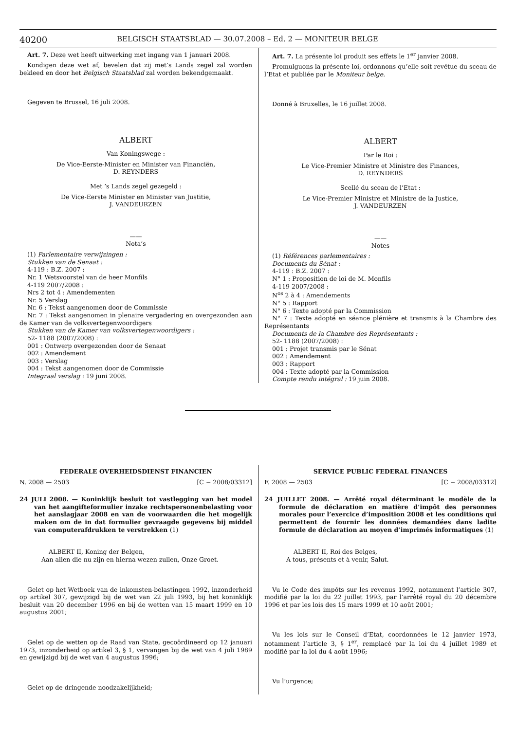40200 BELGISCH STAATSBLAD — 30.07.2008 – Ed. 2 — MONITEUR BELGE
Art. 7. Deze wet heeft uitwerking met ingang van 1 januari 2008.
Kondigen deze wet af, bevelen dat zij met’s Lands zegel zal worden bekleed en door het Belgisch Staatsblad zal worden bekendgemaakt.
Gegeven te Brussel, 16 juli 2008.
ALBERT
Van Koningswege :
De Vice-Eerste-Minister en Minister van Financiën,
D. REYNDERS
Met ’s Lands zegel gezegeld :
De Vice-Eerste Minister en Minister van Justitie,
J. VANDEURZEN
——
Nota’s
(1) Parlementaire verwijzingen :
Stukken van de Senaat :
4-119 : B.Z. 2007 :
Nr. 1 Wetsvoorstel van de heer Monfils
4-119 2007/2008 :
Nrs 2 tot 4 : Amendementen
Nr. 5 Verslag
Nr. 6 : Tekst aangenomen door de Commissie
Nr. 7 : Tekst aangenomen in plenaire vergadering en overgezonden aan de Kamer van de volksvertegenwoordigers
Stukken van de Kamer van volksvertegenwoordigers :
52- 1188 (2007/2008) :
001 : Ontwerp overgezonden door de Senaat
002 : Amendement
003 : Verslag
004 : Tekst aangenomen door de Commissie
Integraal verslag : 19 juni 2008.
Art. 7. La présente loi produit ses effets le 1<sup>er</sup> janvier 2008.
Promulguons la présente loi, ordonnons qu’elle soit revêtue du sceau de l’Etat et publiée par le Moniteur belge.
Donné à Bruxelles, le 16 juillet 2008.
ALBERT
Par le Roi :
Le Vice-Premier Ministre et Ministre des Finances,
D. REYNDERS
Scellé du sceau de l’Etat :
Le Vice-Premier Ministre et Ministre de la Justice,
J. VANDEURZEN
——
Notes
(1) Références parlementaires :
Documents du Sénat :
4-119 : B.Z. 2007 :
N° 1 : Proposition de loi de M. Monfils
4-119 2007/2008 :
N<sup>os</sup> 2 à 4 : Amendements
N° 5 : Rapport
N° 6 : Texte adopté par la Commission
N° 7 : Texte adopté en séance plénière et transmis à la Chambre des Représentants
Documents de la Chambre des Représentants :
52- 1188 (2007/2008) :
001 : Projet transmis par le Sénat
002 : Amendement
003 : Rapport
004 : Texte adopté par la Commission
Compte rendu intégral : 19 juin 2008.
FEDERALE OVERHEIDSDIENST FINANCIEN
N. 2008 — 2503 [C − 2008/03312]
24 JULI 2008. — Koninklijk besluit tot vastlegging van het model van het aangifteformulier inzake rechtspersonenbelasting voor het aanslagjaar 2008 en van de voorwaarden die het mogelijk maken om de in dat formulier gevraagde gegevens bij middel van computerafdrukken te verstrekken (1)
ALBERT II, Koning der Belgen,
Aan allen die nu zijn en hierna wezen zullen, Onze Groet.
Gelet op het Wetboek van de inkomsten-belastingen 1992, inzonderheid op artikel 307, gewijzigd bij de wet van 22 juli 1993, bij het koninklijk besluit van 20 december 1996 en bij de wetten van 15 maart 1999 en 10 augustus 2001;
Gelet op de wetten op de Raad van State, gecoördineerd op 12 januari 1973, inzonderheid op artikel 3, § 1, vervangen bij de wet van 4 juli 1989 en gewijzigd bij de wet van 4 augustus 1996;
Gelet op de dringende noodzakelijkheid;
SERVICE PUBLIC FEDERAL FINANCES
F. 2008 — 2503 [C − 2008/03312]
24 JUILLET 2008. — Arrêté royal déterminant le modèle de la formule de déclaration en matière d’impôt des personnes morales pour l’exercice d’imposition 2008 et les conditions qui permettent de fournir les données demandées dans ladite formule de déclaration au moyen d’imprimés informatiques (1)
ALBERT II, Roi des Belges,
A tous, présents et à venir, Salut.
Vu le Code des impôts sur les revenus 1992, notamment l’article 307, modifié par la loi du 22 juillet 1993, par l’arrêté royal du 20 décembre 1996 et par les lois des 15 mars 1999 et 10 août 2001;
Vu les lois sur le Conseil d’Etat, coordonnées le 12 janvier 1973, notamment l’article 3, § 1<sup>er</sup>, remplacé par la loi du 4 juillet 1989 et modifié par la loi du 4 août 1996;
Vu l’urgence;